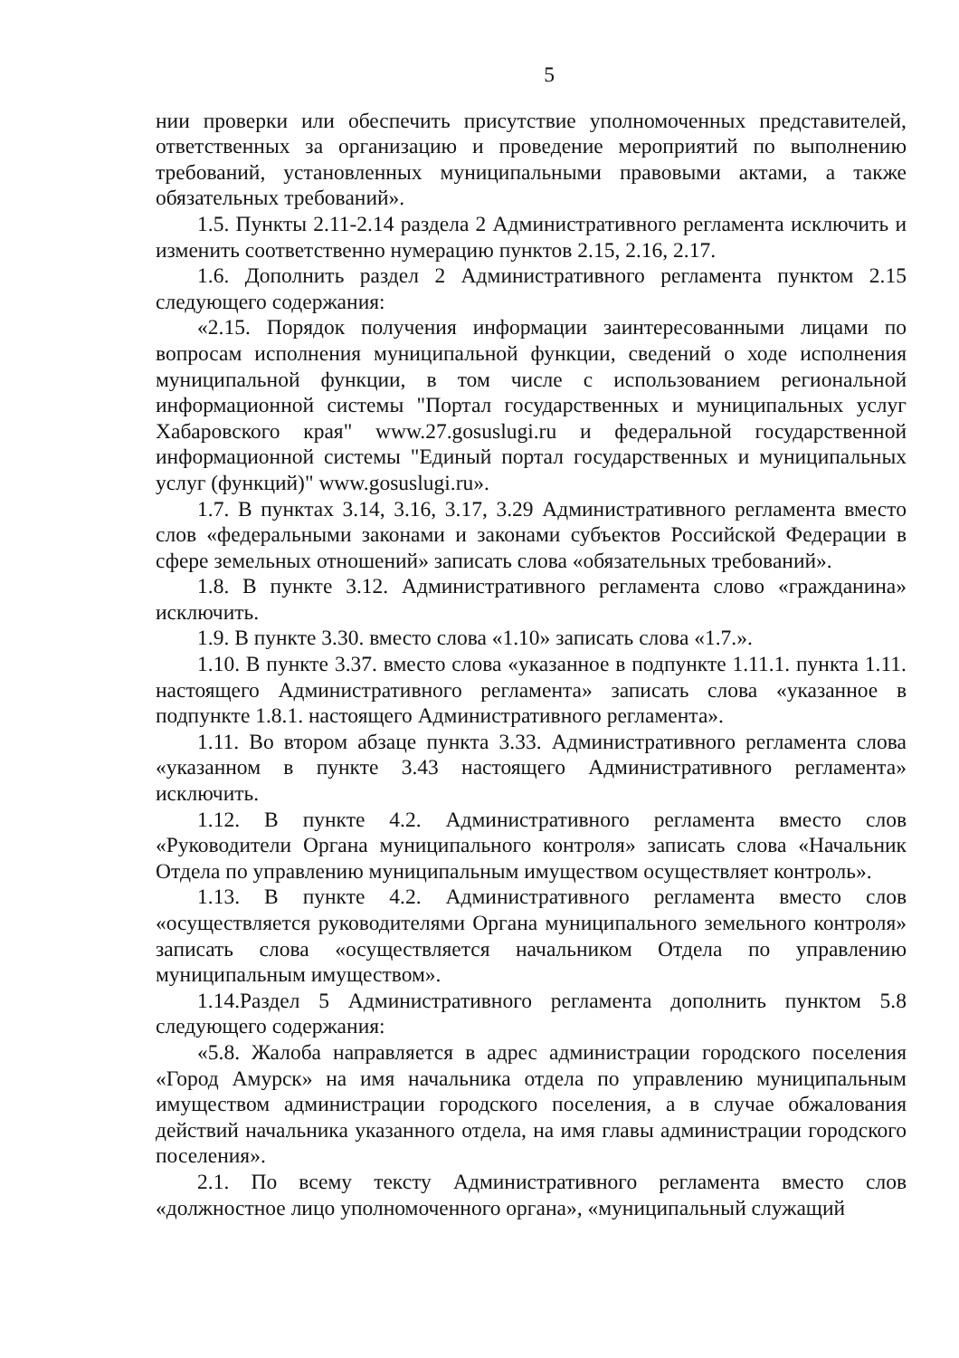5
нии проверки или обеспечить присутствие уполномоченных представителей, ответственных за организацию и проведение мероприятий по выполнению требований, установленных муниципальными правовыми актами, а также обязательных требований».
1.5. Пункты 2.11-2.14 раздела 2 Административного регламента исключить и изменить соответственно нумерацию пунктов 2.15, 2.16, 2.17.
1.6. Дополнить раздел 2 Административного регламента пунктом 2.15 следующего содержания:
«2.15. Порядок получения информации заинтересованными лицами по вопросам исполнения муниципальной функции, сведений о ходе исполнения муниципальной функции, в том числе с использованием региональной информационной системы "Портал государственных и муниципальных услуг Хабаровского края" www.27.gosuslugi.ru и федеральной государственной информационной системы "Единый портал государственных и муниципальных услуг (функций)" www.gosuslugi.ru».
1.7. В пунктах 3.14, 3.16, 3.17, 3.29 Административного регламента вместо слов «федеральными законами и законами субъектов Российской Федерации в сфере земельных отношений» записать слова «обязательных требований».
1.8. В пункте 3.12. Административного регламента слово «гражданина» исключить.
1.9. В пункте 3.30. вместо слова «1.10» записать слова «1.7.».
1.10. В пункте 3.37. вместо слова «указанное в подпункте 1.11.1. пункта 1.11. настоящего Административного регламента» записать слова «указанное в подпункте 1.8.1. настоящего Административного регламента».
1.11. Во втором абзаце пункта 3.33. Административного регламента слова «указанном в пункте 3.43 настоящего Административного регламента» исключить.
1.12. В пункте 4.2. Административного регламента вместо слов «Руководители Органа муниципального контроля» записать слова «Начальник Отдела по управлению муниципальным имуществом осуществляет контроль».
1.13. В пункте 4.2. Административного регламента вместо слов «осуществляется руководителями Органа муниципального земельного контроля» записать слова «осуществляется начальником Отдела по управлению муниципальным имуществом».
1.14.Раздел 5 Административного регламента дополнить пунктом 5.8 следующего содержания:
«5.8. Жалоба направляется в адрес администрации городского поселения «Город Амурск» на имя начальника отдела по управлению муниципальным имуществом администрации городского поселения, а в случае обжалования действий начальника указанного отдела, на имя главы администрации городского поселения».
2.1. По всему тексту Административного регламента вместо слов «должностное лицо уполномоченного органа», «муниципальный служащий